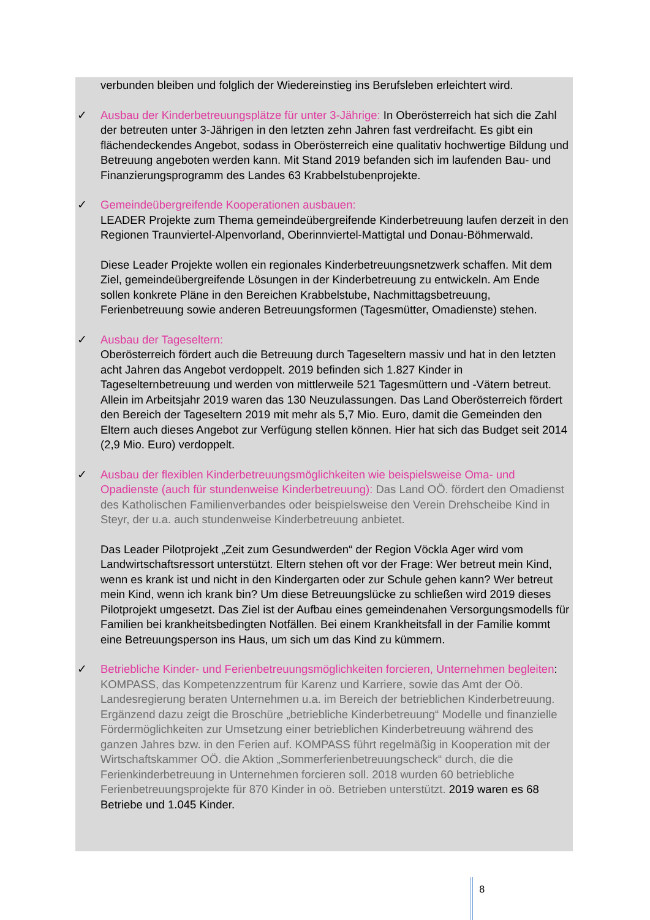verbunden bleiben und folglich der Wiedereinstieg ins Berufsleben erleichtert wird.
✓ Ausbau der Kinderbetreuungsplätze für unter 3-Jährige: In Oberösterreich hat sich die Zahl der betreuten unter 3-Jährigen in den letzten zehn Jahren fast verdreifacht. Es gibt ein flächendeckendes Angebot, sodass in Oberösterreich eine qualitativ hochwertige Bildung und Betreuung angeboten werden kann. Mit Stand 2019 befanden sich im laufenden Bau- und Finanzierungsprogramm des Landes 63 Krabbelstubenprojekte.
✓ Gemeindeübergreifende Kooperationen ausbauen:
LEADER Projekte zum Thema gemeindeübergreifende Kinderbetreuung laufen derzeit in den Regionen Traunviertel-Alpenvorland, Oberinnviertel-Mattigtal und Donau-Böhmerwald.
Diese Leader Projekte wollen ein regionales Kinderbetreuungsnetzwerk schaffen. Mit dem Ziel, gemeindeübergreifende Lösungen in der Kinderbetreuung zu entwickeln. Am Ende sollen konkrete Pläne in den Bereichen Krabbelstube, Nachmittagsbetreuung, Ferienbetreuung sowie anderen Betreuungsformen (Tagesmütter, Omadienste) stehen.
✓ Ausbau der Tageseltern:
Oberösterreich fördert auch die Betreuung durch Tageseltern massiv und hat in den letzten acht Jahren das Angebot verdoppelt. 2019 befinden sich 1.827 Kinder in Tageselternbetreuung und werden von mittlerweile 521 Tagesmüttern und -Vätern betreut. Allein im Arbeitsjahr 2019 waren das 130 Neuzulassungen. Das Land Oberösterreich fördert den Bereich der Tageseltern 2019 mit mehr als 5,7 Mio. Euro, damit die Gemeinden den Eltern auch dieses Angebot zur Verfügung stellen können. Hier hat sich das Budget seit 2014 (2,9 Mio. Euro) verdoppelt.
✓ Ausbau der flexiblen Kinderbetreuungsmöglichkeiten wie beispielsweise Oma- und Opadienste (auch für stundenweise Kinderbetreuung): Das Land OÖ. fördert den Omadienst des Katholischen Familienverbandes oder beispielsweise den Verein Drehscheibe Kind in Steyr, der u.a. auch stundenweise Kinderbetreuung anbietet.
Das Leader Pilotprojekt „Zeit zum Gesundwerden“ der Region Vöckla Ager wird vom Landwirtschaftsressort unterstützt. Eltern stehen oft vor der Frage: Wer betreut mein Kind, wenn es krank ist und nicht in den Kindergarten oder zur Schule gehen kann? Wer betreut mein Kind, wenn ich krank bin? Um diese Betreuungslücke zu schließen wird 2019 dieses Pilotprojekt umgesetzt. Das Ziel ist der Aufbau eines gemeindenahen Versorgungsmodells für Familien bei krankheitsbedingten Notfällen. Bei einem Krankheitsfall in der Familie kommt eine Betreuungsperson ins Haus, um sich um das Kind zu kümmern.
✓ Betriebliche Kinder- und Ferienbetreuungsmöglichkeiten forcieren, Unternehmen begleiten: KOMPASS, das Kompetenzzentrum für Karenz und Karriere, sowie das Amt der Oö. Landesregierung beraten Unternehmen u.a. im Bereich der betrieblichen Kinderbetreuung. Ergänzend dazu zeigt die Broschüre „betriebliche Kinderbetreuung“ Modelle und finanzielle Fördermöglichkeiten zur Umsetzung einer betrieblichen Kinderbetreuung während des ganzen Jahres bzw. in den Ferien auf. KOMPASS führt regelmäßig in Kooperation mit der Wirtschaftskammer OÖ. die Aktion „Sommerferienbetreuungscheck“ durch, die die Ferienkinderbetreuung in Unternehmen forcieren soll. 2018 wurden 60 betriebliche Ferienbetreuungsprojekte für 870 Kinder in oö. Betrieben unterstützt. 2019 waren es 68 Betriebe und 1.045 Kinder.
8